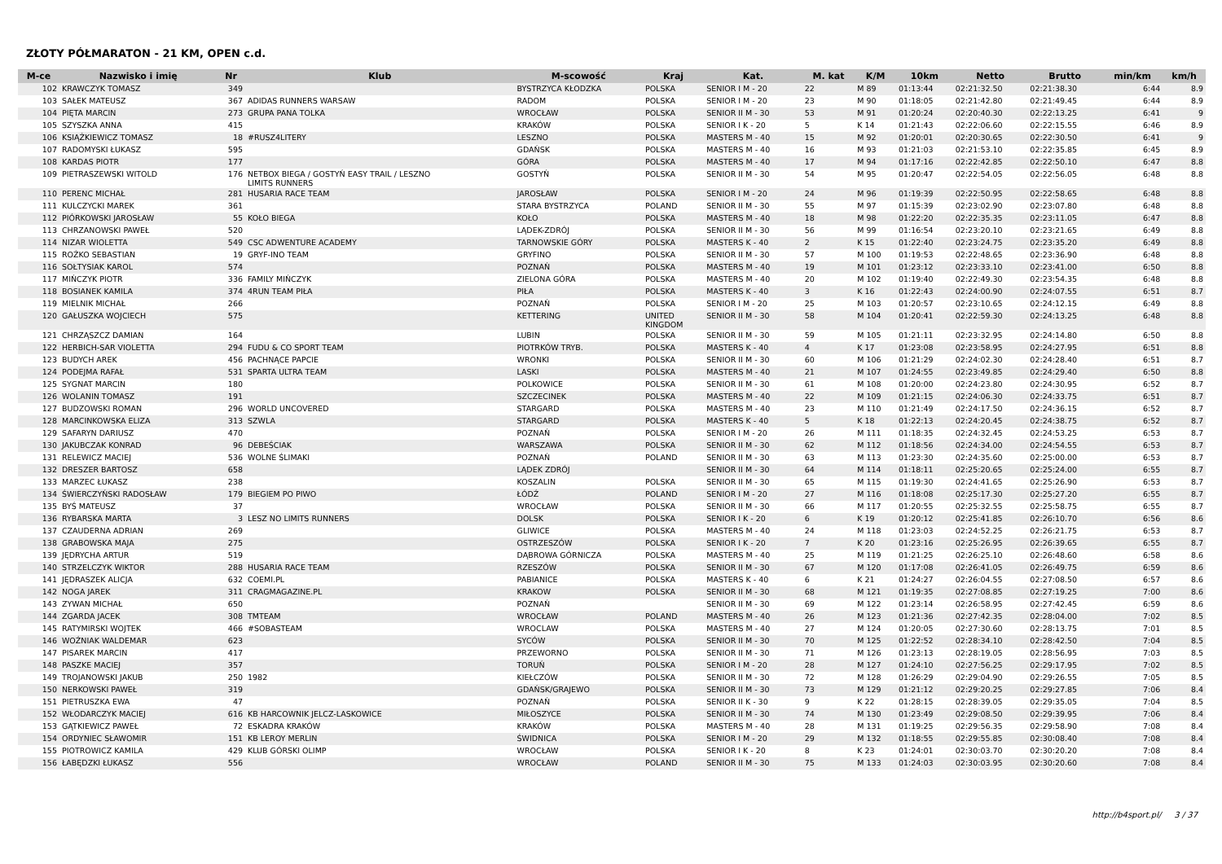ZŁOTY PÓŁMARATON - 21 KM, OPEN c.d.
| M-ce | Nazwisko i imię | Nr | Klub | M-scowość | Kraj | Kat. | M. kat | K/M | 10km | Netto | Brutto | min/km | km/h |
| --- | --- | --- | --- | --- | --- | --- | --- | --- | --- | --- | --- | --- | --- |
| 102 | KRAWCZYK TOMASZ | 349 | | BYSTRZYCA KŁODZKA | POLSKA | SENIOR I M - 20 | 22 | M 89 | 01:13:44 | 02:21:32.50 | 02:21:38.30 | 6:44 | 8.9 |
| 103 | SAŁEK MATEUSZ | 367 | ADIDAS RUNNERS WARSAW | RADOM | POLSKA | SENIOR I M - 20 | 23 | M 90 | 01:18:05 | 02:21:42.80 | 02:21:49.45 | 6:44 | 8.9 |
| 104 | PIĘTA MARCIN | 273 | GRUPA PANA TOLKA | WROCŁAW | POLSKA | SENIOR II M - 30 | 53 | M 91 | 01:20:24 | 02:20:40.30 | 02:22:13.25 | 6:41 | 9 |
| 105 | SZYSZKA ANNA | 415 | | KRAKÓW | POLSKA | SENIOR I K - 20 | 5 | K 14 | 01:21:43 | 02:22:06.60 | 02:22:15.55 | 6:46 | 8.9 |
| 106 | KSIĄŻKIEWICZ TOMASZ | 18 | #RUSZ4LITERY | LESZNO | POLSKA | MASTERS M - 40 | 15 | M 92 | 01:20:01 | 02:20:30.65 | 02:22:30.50 | 6:41 | 9 |
| 107 | RADOMYSKI ŁUKASZ | 595 | | GDAŃSK | POLSKA | MASTERS M - 40 | 16 | M 93 | 01:21:03 | 02:21:53.10 | 02:22:35.85 | 6:45 | 8.9 |
| 108 | KARDAS PIOTR | 177 | | GÓRA | POLSKA | MASTERS M - 40 | 17 | M 94 | 01:17:16 | 02:22:42.85 | 02:22:50.10 | 6:47 | 8.8 |
| 109 | PIETRASZEWSKI WITOLD | 176 | NETBOX BIEGA / GOSTYŃ EASY TRAIL / LESZNO LIMITS RUNNERS | GOSTYŃ | POLSKA | SENIOR II M - 30 | 54 | M 95 | 01:20:47 | 02:22:54.05 | 02:22:56.05 | 6:48 | 8.8 |
| 110 | PERENC MICHAŁ | 281 | HUSARIA RACE TEAM | JAROSŁAW | POLSKA | SENIOR I M - 20 | 24 | M 96 | 01:19:39 | 02:22:50.95 | 02:22:58.65 | 6:48 | 8.8 |
| 111 | KULCZYCKI MAREK | 361 | | STARA BYSTRZYCA | POLAND | SENIOR II M - 30 | 55 | M 97 | 01:15:39 | 02:23:02.90 | 02:23:07.80 | 6:48 | 8.8 |
| 112 | PIÓRKOWSKI JAROSŁAW | 55 | KOŁO BIEGA | KOŁO | POLSKA | MASTERS M - 40 | 18 | M 98 | 01:22:20 | 02:22:35.35 | 02:23:11.05 | 6:47 | 8.8 |
| 113 | CHRZANOWSKI PAWEŁ | 520 | | LĄDEK-ZDRÓJ | POLSKA | SENIOR II M - 30 | 56 | M 99 | 01:16:54 | 02:23:20.10 | 02:23:21.65 | 6:49 | 8.8 |
| 114 | NIZAR WIOLETTA | 549 | CSC ADWENTURE ACADEMY | TARNOWSKIE GÓRY | POLSKA | MASTERS K - 40 | 2 | K 15 | 01:22:40 | 02:23:24.75 | 02:23:35.20 | 6:49 | 8.8 |
| 115 | ROŻKO SEBASTIAN | 19 | GRYF-INO TEAM | GRYFINO | POLSKA | SENIOR II M - 30 | 57 | M 100 | 01:19:53 | 02:22:48.65 | 02:23:36.90 | 6:48 | 8.8 |
| 116 | SOŁTYSIAK KAROL | 574 | | POZNAŃ | POLSKA | MASTERS M - 40 | 19 | M 101 | 01:23:12 | 02:23:33.10 | 02:23:41.00 | 6:50 | 8.8 |
| 117 | MIŃCZYK PIOTR | 336 | FAMILY MIŃCZYK | ZIELONA GÓRA | POLSKA | MASTERS M - 40 | 20 | M 102 | 01:19:40 | 02:22:49.30 | 02:23:54.35 | 6:48 | 8.8 |
| 118 | BOSIANEK KAMILA | 374 | 4RUN TEAM PIŁA | PIŁA | POLSKA | MASTERS K - 40 | 3 | K 16 | 01:22:43 | 02:24:00.90 | 02:24:07.55 | 6:51 | 8.7 |
| 119 | MIELNIK MICHAŁ | 266 | | POZNAŃ | POLSKA | SENIOR I M - 20 | 25 | M 103 | 01:20:57 | 02:23:10.65 | 02:24:12.15 | 6:49 | 8.8 |
| 120 | GAŁUSZKA WOJCIECH | 575 | | KETTERING | UNITED KINGDOM | SENIOR II M - 30 | 58 | M 104 | 01:20:41 | 02:22:59.30 | 02:24:13.25 | 6:48 | 8.8 |
| 121 | CHRZĄSZCZ DAMIAN | 164 | | LUBIN | POLSKA | SENIOR II M - 30 | 59 | M 105 | 01:21:11 | 02:23:32.95 | 02:24:14.80 | 6:50 | 8.8 |
| 122 | HERBICH-SAR VIOLETTA | 294 | FUDU & CO SPORT TEAM | PIOTRKÓW TRYB. | POLSKA | MASTERS K - 40 | 4 | K 17 | 01:23:08 | 02:23:58.95 | 02:24:27.95 | 6:51 | 8.8 |
| 123 | BUDYCH AREK | 456 | PACHNĄCE PAPCIE | WRONKI | POLSKA | SENIOR II M - 30 | 60 | M 106 | 01:21:29 | 02:24:02.30 | 02:24:28.40 | 6:51 | 8.7 |
| 124 | PODEJMA RAFAŁ | 531 | SPARTA ULTRA TEAM | LASKI | POLSKA | MASTERS M - 40 | 21 | M 107 | 01:24:55 | 02:23:49.85 | 02:24:29.40 | 6:50 | 8.8 |
| 125 | SYGNAT MARCIN | 180 | | POLKOWICE | POLSKA | SENIOR II M - 30 | 61 | M 108 | 01:20:00 | 02:24:23.80 | 02:24:30.95 | 6:52 | 8.7 |
| 126 | WOLANIN TOMASZ | 191 | | SZCZECINEK | POLSKA | MASTERS M - 40 | 22 | M 109 | 01:21:15 | 02:24:06.30 | 02:24:33.75 | 6:51 | 8.7 |
| 127 | BUDZOWSKI ROMAN | 296 | WORLD UNCOVERED | STARGARD | POLSKA | MASTERS M - 40 | 23 | M 110 | 01:21:49 | 02:24:17.50 | 02:24:36.15 | 6:52 | 8.7 |
| 128 | MARCINKOWSKA ELIZA | 313 | SZWLA | STARGARD | POLSKA | MASTERS K - 40 | 5 | K 18 | 01:22:13 | 02:24:20.45 | 02:24:38.75 | 6:52 | 8.7 |
| 129 | SAFARYN DARIUSZ | 470 | | POZNAŃ | POLSKA | SENIOR I M - 20 | 26 | M 111 | 01:18:35 | 02:24:32.45 | 02:24:53.25 | 6:53 | 8.7 |
| 130 | JAKUBCZAK KONRAD | 96 | DEBEŚCIAK | WARSZAWA | POLSKA | SENIOR II M - 30 | 62 | M 112 | 01:18:56 | 02:24:34.00 | 02:24:54.55 | 6:53 | 8.7 |
| 131 | RELEWICZ MACIEJ | 536 | WOLNE ŚLIMAKI | POZNAŃ | POLAND | SENIOR II M - 30 | 63 | M 113 | 01:23:30 | 02:24:35.60 | 02:25:00.00 | 6:53 | 8.7 |
| 132 | DRESZER BARTOSZ | 658 | | LĄDEK ZDRÓJ | | SENIOR II M - 30 | 64 | M 114 | 01:18:11 | 02:25:20.65 | 02:25:24.00 | 6:55 | 8.7 |
| 133 | MARZEC ŁUKASZ | 238 | | KOSZALIN | POLSKA | SENIOR II M - 30 | 65 | M 115 | 01:19:30 | 02:24:41.65 | 02:25:26.90 | 6:53 | 8.7 |
| 134 | ŚWIERCZYŃSKI RADOSŁAW | 179 | BIEGIEM PO PIWO | ŁÓDŹ | POLAND | SENIOR I M - 20 | 27 | M 116 | 01:18:08 | 02:25:17.30 | 02:25:27.20 | 6:55 | 8.7 |
| 135 | BYŚ MATEUSZ | 37 | | WROCŁAW | POLSKA | SENIOR II M - 30 | 66 | M 117 | 01:20:55 | 02:25:32.55 | 02:25:58.75 | 6:55 | 8.7 |
| 136 | RYBARSKA MARTA | 3 | LESZ NO LIMITS RUNNERS | DOLSK | POLSKA | SENIOR I K - 20 | 6 | K 19 | 01:20:12 | 02:25:41.85 | 02:26:10.70 | 6:56 | 8.6 |
| 137 | CZAUDERNA ADRIAN | 269 | | GLIWICE | POLSKA | MASTERS M - 40 | 24 | M 118 | 01:23:03 | 02:24:52.25 | 02:26:21.75 | 6:53 | 8.7 |
| 138 | GRABOWSKA MAJA | 275 | | OSTRZESZÓW | POLSKA | SENIOR I K - 20 | 7 | K 20 | 01:23:16 | 02:25:26.95 | 02:26:39.65 | 6:55 | 8.7 |
| 139 | JĘDRYCHA ARTUR | 519 | | DĄBROWA GÓRNICZA | POLSKA | MASTERS M - 40 | 25 | M 119 | 01:21:25 | 02:26:25.10 | 02:26:48.60 | 6:58 | 8.6 |
| 140 | STRZELCZYK WIKTOR | 288 | HUSARIA RACE TEAM | RZESZÓW | POLSKA | SENIOR II M - 30 | 67 | M 120 | 01:17:08 | 02:26:41.05 | 02:26:49.75 | 6:59 | 8.6 |
| 141 | JĘDRASZEK ALICJA | 632 | COEMI.PL | PABIANICE | POLSKA | MASTERS K - 40 | 6 | K 21 | 01:24:27 | 02:26:04.55 | 02:27:08.50 | 6:57 | 8.6 |
| 142 | NOGA JAREK | 311 | CRAGMAGAZINE.PL | KRAKOW | POLSKA | SENIOR II M - 30 | 68 | M 121 | 01:19:35 | 02:27:08.85 | 02:27:19.25 | 7:00 | 8.6 |
| 143 | ZYWAN MICHAŁ | 650 | | POZNAŃ | | SENIOR II M - 30 | 69 | M 122 | 01:23:14 | 02:26:58.95 | 02:27:42.45 | 6:59 | 8.6 |
| 144 | ZGARDA JACEK | 308 | TMTEAM | WROCŁAW | POLAND | MASTERS M - 40 | 26 | M 123 | 01:21:36 | 02:27:42.35 | 02:28:04.00 | 7:02 | 8.5 |
| 145 | RATYMIRSKI WOJTEK | 466 | #SOBASTEAM | WROCLAW | POLSKA | MASTERS M - 40 | 27 | M 124 | 01:20:05 | 02:27:30.60 | 02:28:13.75 | 7:01 | 8.5 |
| 146 | WOŹNIAK WALDEMAR | 623 | | SYCÓW | POLSKA | SENIOR II M - 30 | 70 | M 125 | 01:22:52 | 02:28:34.10 | 02:28:42.50 | 7:04 | 8.5 |
| 147 | PISAREK MARCIN | 417 | | PRZEWORNO | POLSKA | SENIOR II M - 30 | 71 | M 126 | 01:23:13 | 02:28:19.05 | 02:28:56.95 | 7:03 | 8.5 |
| 148 | PASZKE MACIEJ | 357 | | TORUŃ | POLSKA | SENIOR I M - 20 | 28 | M 127 | 01:24:10 | 02:27:56.25 | 02:29:17.95 | 7:02 | 8.5 |
| 149 | TROJANOWSKI JAKUB | 250 | 1982 | KIEŁCZÓW | POLSKA | SENIOR II M - 30 | 72 | M 128 | 01:26:29 | 02:29:04.90 | 02:29:26.55 | 7:05 | 8.5 |
| 150 | NERKOWSKI PAWEŁ | 319 | | GDAŃSK/GRAJEWO | POLSKA | SENIOR II M - 30 | 73 | M 129 | 01:21:12 | 02:29:20.25 | 02:29:27.85 | 7:06 | 8.4 |
| 151 | PIETRUSZKA EWA | 47 | | POZNAŃ | POLSKA | SENIOR II K - 30 | 9 | K 22 | 01:28:15 | 02:28:39.05 | 02:29:35.05 | 7:04 | 8.5 |
| 152 | WŁODARCZYK MACIEJ | 616 | KB HARCOWNIK JELCZ-LASKOWICE | MIŁOSZYCE | POLSKA | SENIOR II M - 30 | 74 | M 130 | 01:23:49 | 02:29:08.50 | 02:29:39.95 | 7:06 | 8.4 |
| 153 | GĄTKIEWICZ PAWEŁ | 72 | ESKADRA KRAKÓW | KRAKÓW | POLSKA | MASTERS M - 40 | 28 | M 131 | 01:19:25 | 02:29:56.35 | 02:29:58.90 | 7:08 | 8.4 |
| 154 | ORDYNIEC SŁAWOMIR | 151 | KB LEROY MERLIN | ŚWIDNICA | POLSKA | SENIOR I M - 20 | 29 | M 132 | 01:18:55 | 02:29:55.85 | 02:30:08.40 | 7:08 | 8.4 |
| 155 | PIOTROWICZ KAMILA | 429 | KLUB GÓRSKI OLIMP | WROCŁAW | POLSKA | SENIOR I K - 20 | 8 | K 23 | 01:24:01 | 02:30:03.70 | 02:30:20.20 | 7:08 | 8.4 |
| 156 | ŁABĘDZKI ŁUKASZ | 556 | | WROCŁAW | POLAND | SENIOR II M - 30 | 75 | M 133 | 01:24:03 | 02:30:03.95 | 02:30:20.60 | 7:08 | 8.4 |
http://b4sport.pl/ 3 / 37